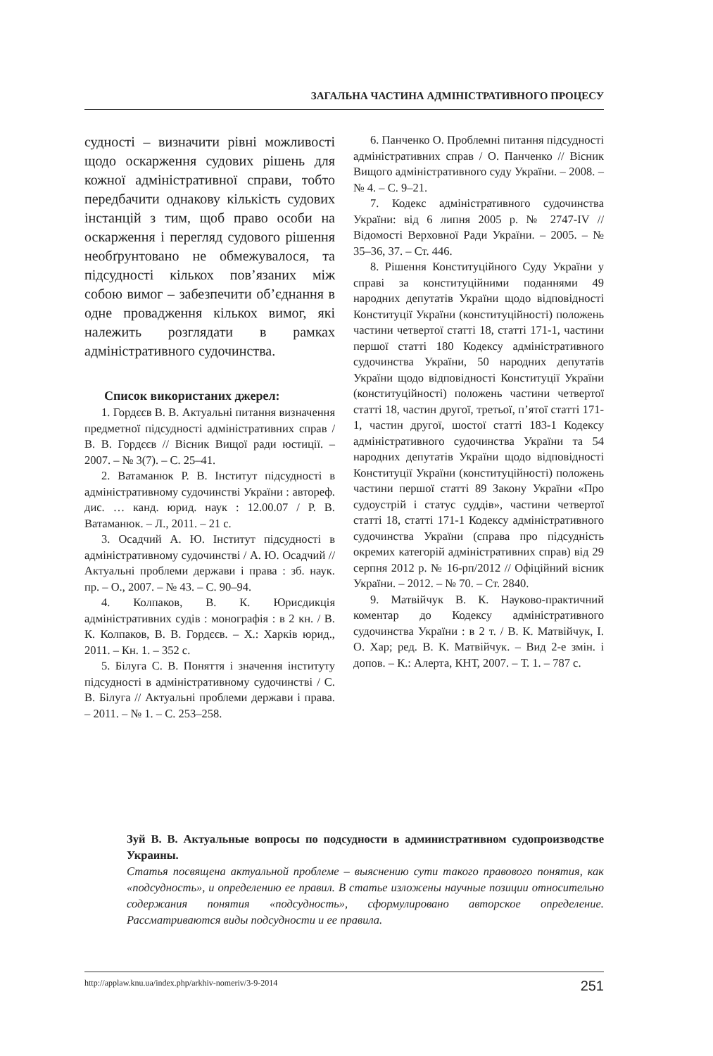ЗАГАЛЬНА ЧАСТИНА АДМІНІСТРАТИВНОГО ПРОЦЕСУ
судності – визначити рівні можливості щодо оскарження судових рішень для кожної адміністративної справи, тобто передбачити однакову кількість судових інстанцій з тим, щоб право особи на оскарження і перегляд судового рішення необґрунтовано не обмежувалося, та підсудності кількох пов’язаних між собою вимог – забезпечити об’єднання в одне провадження кількох вимог, які належить розглядати в рамках адміністративного судочинства.
Список використаних джерел:
1. Гордєєв В. В. Актуальні питання визначення предметної підсудності адміністративних справ / В. В. Гордєєв // Вісник Вищої ради юстиції. – 2007. – № 3(7). – С. 25–41.
2. Ватаманюк Р. В. Інститут підсудності в адміністративному судочинстві України : автореф. дис. … канд. юрид. наук : 12.00.07 / Р. В. Ватаманюк. – Л., 2011. – 21 с.
3. Осадчий А. Ю. Інститут підсудності в адміністративному судочинстві / А. Ю. Осадчий // Актуальні проблеми держави і права : зб. наук. пр. – О., 2007. – № 43. – С. 90–94.
4. Колпаков, В. К. Юрисдикція адміністративних судів : монографія : в 2 кн. / В. К. Колпаков, В. В. Гордєєв. – Х.: Харків юрид., 2011. – Кн. 1. – 352 с.
5. Білуга С. В. Поняття і значення інституту підсудності в адміністративному судочинстві / С. В. Білуга // Актуальні проблеми держави і права. – 2011. – № 1. – С. 253–258.
6. Панченко О. Проблемні питання підсудності адміністративних справ / О. Панченко // Вісник Вищого адміністративного суду України. – 2008. – № 4. – С. 9–21.
7. Кодекс адміністративного судочинства України: від 6 липня 2005 р. № 2747-IV // Відомості Верховної Ради України. – 2005. – № 35–36, 37. – Ст. 446.
8. Рішення Конституційного Суду України у справі за конституційними поданнями 49 народних депутатів України щодо відповідності Конституції України (конституційності) положень частини четвертої статті 18, статті 171-1, частини першої статті 180 Кодексу адміністративного судочинства України, 50 народних депутатів України щодо відповідності Конституції України (конституційності) положень частини четвертої статті 18, частин другої, третьої, п’ятої статті 171-1, частин другої, шостої статті 183-1 Кодексу адміністративного судочинства України та 54 народних депутатів України щодо відповідності Конституції України (конституційності) положень частини першої статті 89 Закону України «Про судоустрій і статус суддів», частини четвертої статті 18, статті 171-1 Кодексу адміністративного судочинства України (справа про підсудність окремих категорій адміністративних справ) від 29 серпня 2012 р. № 16-рп/2012 // Офіційний вісник України. – 2012. – № 70. – Ст. 2840.
9. Матвійчук В. К. Науково-практичний коментар до Кодексу адміністративного судочинства України : в 2 т. / В. К. Матвійчук, І. О. Хар; ред. В. К. Матвійчук. – Вид 2-е змін. і допов. – К.: Алерта, КНТ, 2007. – Т. 1. – 787 с.
Зуй В. В. Актуальные вопросы по подсудности в административном судопроизводстве Украины.
Статья посвящена актуальной проблеме – выяснению сути такого правового понятия, как «подсудность», и определению ее правил. В статье изложены научные позиции относительно содержания понятия «подсудность», сформулировано авторское определение. Рассматриваются виды подсудности и ее правила.
http://applaw.knu.ua/index.php/arkhiv-nomeriv/3-9-2014 251